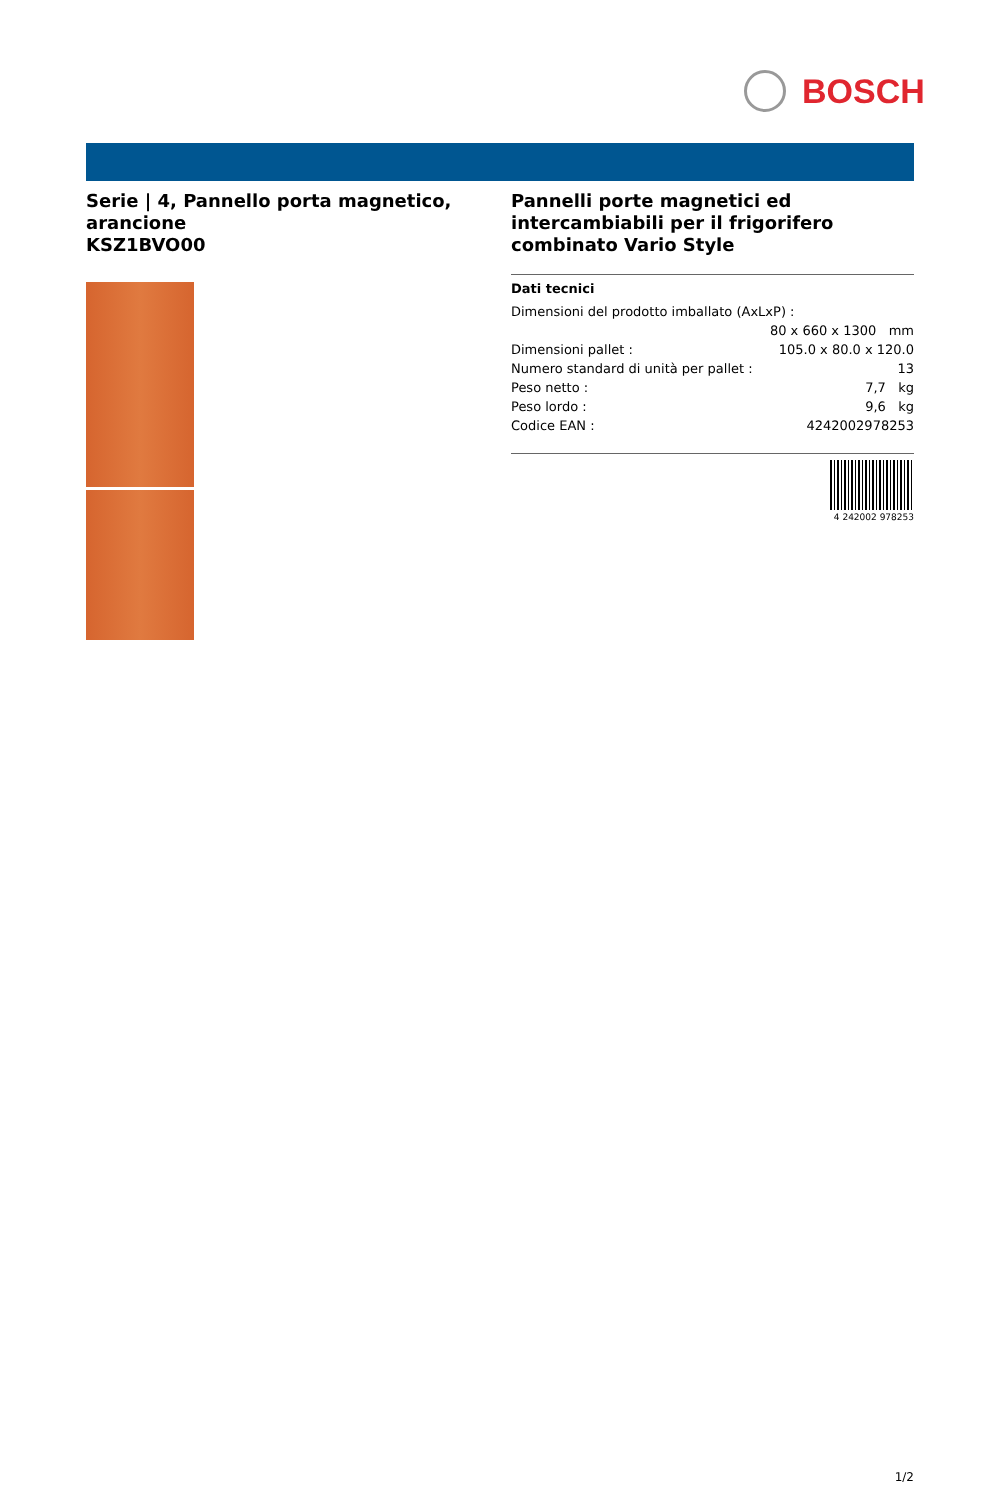BOSCH
Serie | 4, Pannello porta magnetico, arancione
KSZ1BVO00
Pannelli porte magnetici ed intercambiabili per il frigorifero combinato Vario Style
Dati tecnici
| Dimensioni del prodotto imballato (AxLxP) : | |
| | 80 x 660 x 1300 mm |
| Dimensioni pallet : | 105.0 x 80.0 x 120.0 |
| Numero standard di unità per pallet : | 13 |
| Peso netto : | 7,7 kg |
| Peso lordo : | 9,6 kg |
| Codice EAN : | 4242002978253 |
4 242002 978253
1/2